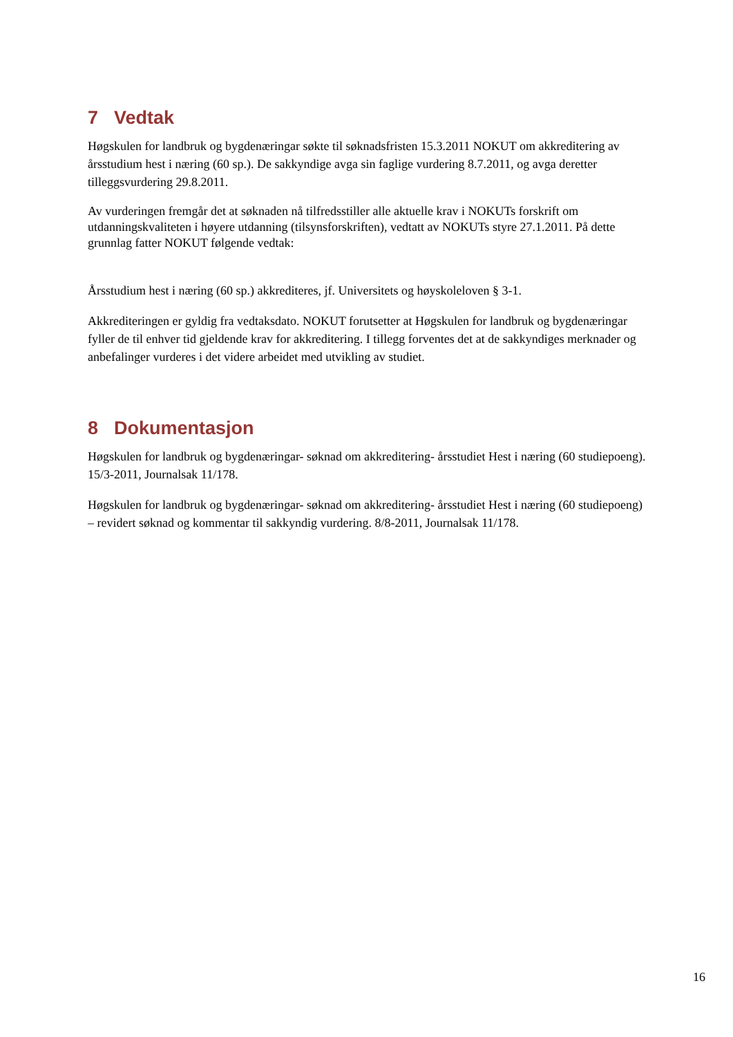7 Vedtak
Høgskulen for landbruk og bygdenæringar søkte til søknadsfristen 15.3.2011 NOKUT om akkreditering av årsstudium hest i næring (60 sp.). De sakkyndige avga sin faglige vurdering 8.7.2011, og avga deretter tilleggsvurdering 29.8.2011.
Av vurderingen fremgår det at søknaden nå tilfredsstiller alle aktuelle krav i NOKUTs forskrift om utdanningskvaliteten i høyere utdanning (tilsynsforskriften), vedtatt av NOKUTs styre 27.1.2011. På dette grunnlag fatter NOKUT følgende vedtak:
Årsstudium hest i næring (60 sp.) akkrediteres, jf. Universitets og høyskoleloven § 3-1.
Akkrediteringen er gyldig fra vedtaksdato. NOKUT forutsetter at Høgskulen for landbruk og bygdenæringar fyller de til enhver tid gjeldende krav for akkreditering. I tillegg forventes det at de sakkyndiges merknader og anbefalinger vurderes i det videre arbeidet med utvikling av studiet.
8 Dokumentasjon
Høgskulen for landbruk og bygdenæringar- søknad om akkreditering- årsstudiet Hest i næring (60 studiepoeng). 15/3-2011, Journalsak 11/178.
Høgskulen for landbruk og bygdenæringar- søknad om akkreditering- årsstudiet Hest i næring (60 studiepoeng) – revidert søknad og kommentar til sakkyndig vurdering. 8/8-2011, Journalsak 11/178.
16